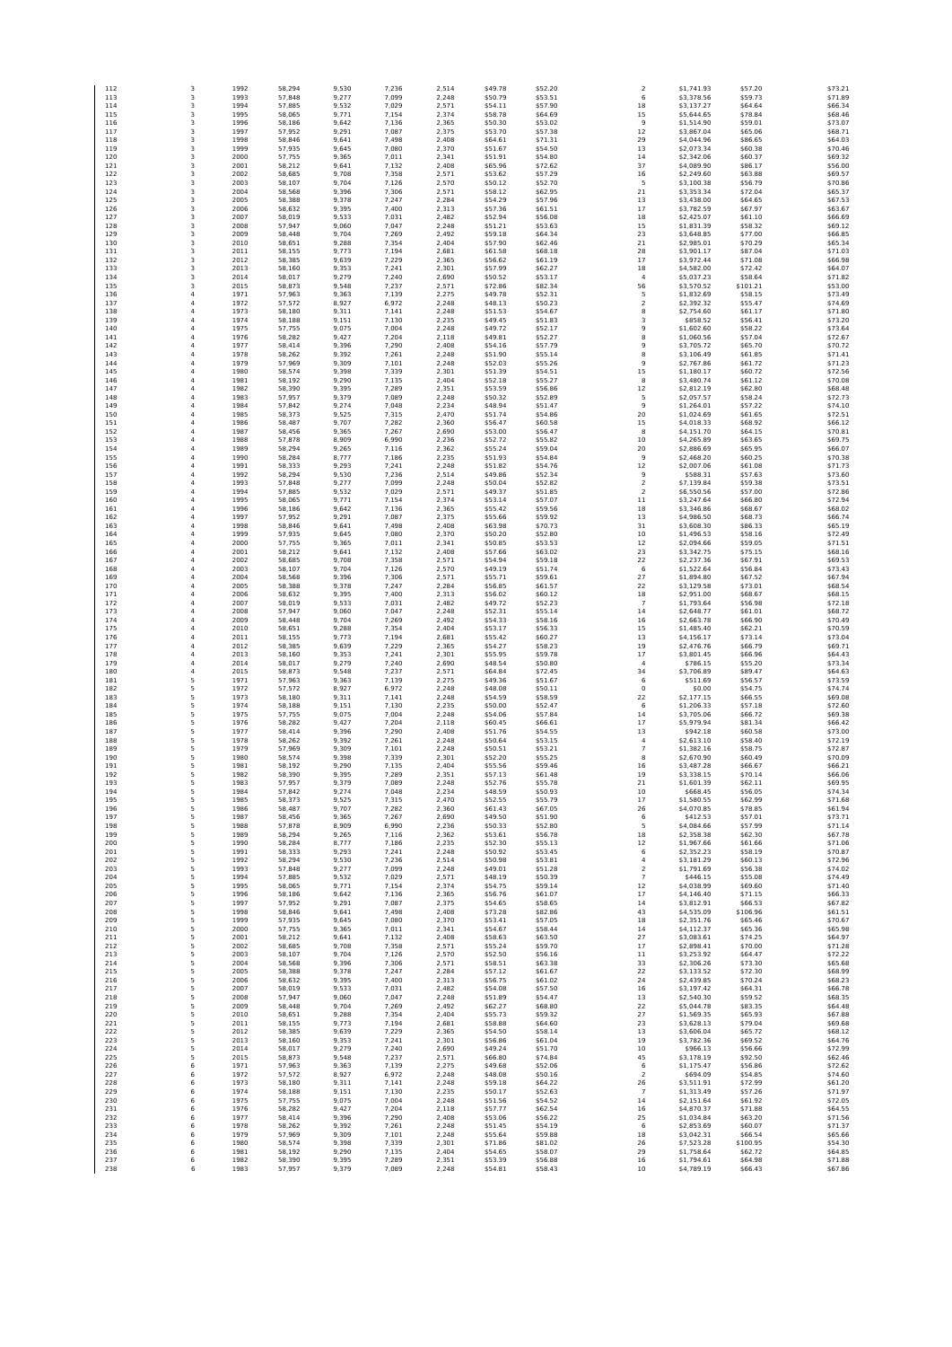| 112 | 3 | 1992 | 58,294 | 9,530 | 7,236 | 2,514 | $49.78 | $52.20 | 2 | $1,741.93 | $57.20 | $73.21 |
| 113 | 3 | 1993 | 57,848 | 9,277 | 7,099 | 2,248 | $50.79 | $53.51 | 6 | $3,378.56 | $59.73 | $71.89 |
| 114 | 3 | 1994 | 57,885 | 9,532 | 7,029 | 2,571 | $54.11 | $57.90 | 18 | $3,137.27 | $64.64 | $66.34 |
| 115 | 3 | 1995 | 58,065 | 9,771 | 7,154 | 2,374 | $58.78 | $64.69 | 15 | $5,644.65 | $78.84 | $68.46 |
| 116 | 3 | 1996 | 58,186 | 9,642 | 7,136 | 2,365 | $50.30 | $53.02 | 9 | $1,514.90 | $59.01 | $73.07 |
| 117 | 3 | 1997 | 57,952 | 9,291 | 7,087 | 2,375 | $53.70 | $57.38 | 12 | $3,867.04 | $65.06 | $68.71 |
| 118 | 3 | 1998 | 58,846 | 9,641 | 7,498 | 2,408 | $64.61 | $71.31 | 29 | $4,044.96 | $86.65 | $64.03 |
| 119 | 3 | 1999 | 57,935 | 9,645 | 7,080 | 2,370 | $51.67 | $54.50 | 13 | $2,073.34 | $60.38 | $70.46 |
| 120 | 3 | 2000 | 57,755 | 9,365 | 7,011 | 2,341 | $51.91 | $54.80 | 14 | $2,342.06 | $60.37 | $69.32 |
| 121 | 3 | 2001 | 58,212 | 9,641 | 7,132 | 2,408 | $65.96 | $72.62 | 37 | $4,089.90 | $86.17 | $56.00 |
| 122 | 3 | 2002 | 58,685 | 9,708 | 7,358 | 2,571 | $53.62 | $57.29 | 16 | $2,249.60 | $63.88 | $69.57 |
| 123 | 3 | 2003 | 58,107 | 9,704 | 7,126 | 2,570 | $50.12 | $52.70 | 5 | $3,100.38 | $56.79 | $70.86 |
| 124 | 3 | 2004 | 58,568 | 9,396 | 7,306 | 2,571 | $58.12 | $62.95 | 21 | $3,353.34 | $72.04 | $65.37 |
| 125 | 3 | 2005 | 58,388 | 9,378 | 7,247 | 2,284 | $54.29 | $57.96 | 13 | $3,438.00 | $64.65 | $67.53 |
| 126 | 3 | 2006 | 58,632 | 9,395 | 7,400 | 2,313 | $57.36 | $61.51 | 17 | $3,782.59 | $67.97 | $63.67 |
| 127 | 3 | 2007 | 58,019 | 9,533 | 7,031 | 2,482 | $52.94 | $56.08 | 18 | $2,425.07 | $61.10 | $66.69 |
| 128 | 3 | 2008 | 57,947 | 9,060 | 7,047 | 2,248 | $51.21 | $53.63 | 15 | $1,831.39 | $58.32 | $69.12 |
| 129 | 3 | 2009 | 58,448 | 9,704 | 7,269 | 2,492 | $59.18 | $64.34 | 23 | $3,648.85 | $77.00 | $66.85 |
| 130 | 3 | 2010 | 58,651 | 9,288 | 7,354 | 2,404 | $57.90 | $62.46 | 21 | $2,985.01 | $70.29 | $65.34 |
| 131 | 3 | 2011 | 58,155 | 9,773 | 7,194 | 2,681 | $61.58 | $68.18 | 28 | $3,901.17 | $87.04 | $71.03 |
| 132 | 3 | 2012 | 58,385 | 9,639 | 7,229 | 2,365 | $56.62 | $61.19 | 17 | $3,972.44 | $71.08 | $66.98 |
| 133 | 3 | 2013 | 58,160 | 9,353 | 7,241 | 2,301 | $57.99 | $62.27 | 18 | $4,582.00 | $72.42 | $64.07 |
| 134 | 3 | 2014 | 58,017 | 9,279 | 7,240 | 2,690 | $50.52 | $53.17 | 4 | $5,037.23 | $58.64 | $71.82 |
| 135 | 3 | 2015 | 58,873 | 9,548 | 7,237 | 2,571 | $72.86 | $82.34 | 56 | $3,570.52 | $101.21 | $53.00 |
| 136 | 4 | 1971 | 57,963 | 9,363 | 7,139 | 2,275 | $49.78 | $52.31 | 5 | $1,832.69 | $58.15 | $73.49 |
| 137 | 4 | 1972 | 57,572 | 8,927 | 6,972 | 2,248 | $48.13 | $50.23 | 2 | $2,392.32 | $55.47 | $74.69 |
| 138 | 4 | 1973 | 58,180 | 9,311 | 7,141 | 2,248 | $51.53 | $54.67 | 8 | $2,754.60 | $61.17 | $71.80 |
| 139 | 4 | 1974 | 58,188 | 9,151 | 7,130 | 2,235 | $49.45 | $51.83 | 3 | $858.52 | $56.41 | $73.20 |
| 140 | 4 | 1975 | 57,755 | 9,075 | 7,004 | 2,248 | $49.72 | $52.17 | 9 | $1,602.60 | $58.22 | $73.64 |
| 141 | 4 | 1976 | 58,282 | 9,427 | 7,204 | 2,118 | $49.81 | $52.27 | 8 | $1,060.56 | $57.04 | $72.67 |
| 142 | 4 | 1977 | 58,414 | 9,396 | 7,290 | 2,408 | $54.16 | $57.79 | 9 | $3,705.72 | $65.70 | $70.72 |
| 143 | 4 | 1978 | 58,262 | 9,392 | 7,261 | 2,248 | $51.90 | $55.14 | 8 | $3,106.49 | $61.85 | $71.41 |
| 144 | 4 | 1979 | 57,969 | 9,309 | 7,101 | 2,248 | $52.03 | $55.26 | 9 | $2,767.86 | $61.72 | $71.23 |
| 145 | 4 | 1980 | 58,574 | 9,398 | 7,339 | 2,301 | $51.39 | $54.51 | 15 | $1,180.17 | $60.72 | $72.56 |
| 146 | 4 | 1981 | 58,192 | 9,290 | 7,135 | 2,404 | $52.18 | $55.27 | 8 | $3,480.74 | $61.12 | $70.08 |
| 147 | 4 | 1982 | 58,390 | 9,395 | 7,289 | 2,351 | $53.59 | $56.86 | 12 | $2,812.19 | $62.80 | $68.48 |
| 148 | 4 | 1983 | 57,957 | 9,379 | 7,089 | 2,248 | $50.32 | $52.89 | 5 | $2,057.57 | $58.24 | $72.73 |
| 149 | 4 | 1984 | 57,842 | 9,274 | 7,048 | 2,234 | $48.94 | $51.47 | 9 | $1,264.01 | $57.22 | $74.10 |
| 150 | 4 | 1985 | 58,373 | 9,525 | 7,315 | 2,470 | $51.74 | $54.86 | 20 | $1,024.69 | $61.65 | $72.51 |
| 151 | 4 | 1986 | 58,487 | 9,707 | 7,282 | 2,360 | $56.47 | $60.58 | 15 | $4,018.33 | $68.92 | $66.12 |
| 152 | 4 | 1987 | 58,456 | 9,365 | 7,267 | 2,690 | $53.00 | $56.47 | 8 | $4,151.70 | $64.15 | $70.81 |
| 153 | 4 | 1988 | 57,878 | 8,909 | 6,990 | 2,236 | $52.72 | $55.82 | 10 | $4,265.89 | $63.65 | $69.75 |
| 154 | 4 | 1989 | 58,294 | 9,265 | 7,116 | 2,362 | $55.24 | $59.04 | 20 | $2,886.69 | $65.95 | $66.07 |
| 155 | 4 | 1990 | 58,284 | 8,777 | 7,186 | 2,235 | $51.93 | $54.84 | 9 | $2,468.20 | $60.25 | $70.38 |
| 156 | 4 | 1991 | 58,333 | 9,293 | 7,241 | 2,248 | $51.82 | $54.76 | 12 | $2,007.06 | $61.08 | $71.73 |
| 157 | 4 | 1992 | 58,294 | 9,530 | 7,236 | 2,514 | $49.86 | $52.34 | 9 | $588.31 | $57.63 | $73.60 |
| 158 | 4 | 1993 | 57,848 | 9,277 | 7,099 | 2,248 | $50.04 | $52.82 | 2 | $7,139.84 | $59.38 | $73.51 |
| 159 | 4 | 1994 | 57,885 | 9,532 | 7,029 | 2,571 | $49.37 | $51.85 | 2 | $6,550.56 | $57.00 | $72.86 |
| 160 | 4 | 1995 | 58,065 | 9,771 | 7,154 | 2,374 | $53.14 | $57.07 | 11 | $3,247.64 | $66.80 | $72.94 |
| 161 | 4 | 1996 | 58,186 | 9,642 | 7,136 | 2,365 | $55.42 | $59.56 | 18 | $3,346.86 | $68.67 | $68.02 |
| 162 | 4 | 1997 | 57,952 | 9,291 | 7,087 | 2,375 | $55.66 | $59.92 | 13 | $4,986.50 | $68.73 | $66.74 |
| 163 | 4 | 1998 | 58,846 | 9,641 | 7,498 | 2,408 | $63.98 | $70.73 | 31 | $3,608.30 | $86.33 | $65.19 |
| 164 | 4 | 1999 | 57,935 | 9,645 | 7,080 | 2,370 | $50.20 | $52.80 | 10 | $1,496.53 | $58.16 | $72.49 |
| 165 | 4 | 2000 | 57,755 | 9,365 | 7,011 | 2,341 | $50.85 | $53.53 | 12 | $2,094.66 | $59.05 | $71.51 |
| 166 | 4 | 2001 | 58,212 | 9,641 | 7,132 | 2,408 | $57.66 | $63.02 | 23 | $3,342.75 | $75.15 | $68.16 |
| 167 | 4 | 2002 | 58,685 | 9,708 | 7,358 | 2,571 | $54.94 | $59.18 | 22 | $2,237.36 | $67.91 | $69.53 |
| 168 | 4 | 2003 | 58,107 | 9,704 | 7,126 | 2,570 | $49.19 | $51.74 | 6 | $1,522.64 | $56.84 | $73.43 |
| 169 | 4 | 2004 | 58,568 | 9,396 | 7,306 | 2,571 | $55.71 | $59.61 | 27 | $1,894.80 | $67.52 | $67.94 |
| 170 | 4 | 2005 | 58,388 | 9,378 | 7,247 | 2,284 | $56.85 | $61.57 | 22 | $3,129.58 | $73.01 | $68.54 |
| 171 | 4 | 2006 | 58,632 | 9,395 | 7,400 | 2,313 | $56.02 | $60.12 | 18 | $2,951.00 | $68.67 | $68.15 |
| 172 | 4 | 2007 | 58,019 | 9,533 | 7,031 | 2,482 | $49.72 | $52.23 | 7 | $1,793.64 | $56.98 | $72.18 |
| 173 | 4 | 2008 | 57,947 | 9,060 | 7,047 | 2,248 | $52.31 | $55.14 | 14 | $2,648.77 | $61.01 | $68.72 |
| 174 | 4 | 2009 | 58,448 | 9,704 | 7,269 | 2,492 | $54.33 | $58.16 | 16 | $2,663.78 | $66.90 | $70.49 |
| 175 | 4 | 2010 | 58,651 | 9,288 | 7,354 | 2,404 | $53.17 | $56.33 | 15 | $1,485.40 | $62.21 | $70.59 |
| 176 | 4 | 2011 | 58,155 | 9,773 | 7,194 | 2,681 | $55.42 | $60.27 | 13 | $4,156.17 | $73.14 | $73.04 |
| 177 | 4 | 2012 | 58,385 | 9,639 | 7,229 | 2,365 | $54.27 | $58.23 | 19 | $2,476.76 | $66.79 | $69.71 |
| 178 | 4 | 2013 | 58,160 | 9,353 | 7,241 | 2,301 | $55.95 | $59.78 | 17 | $3,801.45 | $66.96 | $64.43 |
| 179 | 4 | 2014 | 58,017 | 9,279 | 7,240 | 2,690 | $48.54 | $50.80 | 4 | $786.15 | $55.20 | $73.34 |
| 180 | 4 | 2015 | 58,873 | 9,548 | 7,237 | 2,571 | $64.84 | $72.45 | 34 | $3,706.89 | $89.47 | $64.63 |
| 181 | 5 | 1971 | 57,963 | 9,363 | 7,139 | 2,275 | $49.36 | $51.67 | 6 | $511.69 | $56.57 | $73.59 |
| 182 | 5 | 1972 | 57,572 | 8,927 | 6,972 | 2,248 | $48.08 | $50.11 | 0 | $0.00 | $54.75 | $74.74 |
| 183 | 5 | 1973 | 58,180 | 9,311 | 7,141 | 2,248 | $54.59 | $58.59 | 22 | $2,177.15 | $66.55 | $69.08 |
| 184 | 5 | 1974 | 58,188 | 9,151 | 7,130 | 2,235 | $50.00 | $52.47 | 6 | $1,206.33 | $57.18 | $72.60 |
| 185 | 5 | 1975 | 57,755 | 9,075 | 7,004 | 2,248 | $54.06 | $57.84 | 14 | $3,705.06 | $66.72 | $69.38 |
| 186 | 5 | 1976 | 58,282 | 9,427 | 7,204 | 2,118 | $60.45 | $66.61 | 17 | $5,979.94 | $81.34 | $66.42 |
| 187 | 5 | 1977 | 58,414 | 9,396 | 7,290 | 2,408 | $51.76 | $54.55 | 13 | $942.18 | $60.58 | $73.00 |
| 188 | 5 | 1978 | 58,262 | 9,392 | 7,261 | 2,248 | $50.64 | $53.15 | 4 | $2,613.10 | $58.40 | $72.19 |
| 189 | 5 | 1979 | 57,969 | 9,309 | 7,101 | 2,248 | $50.51 | $53.21 | 7 | $1,382.16 | $58.75 | $72.87 |
| 190 | 5 | 1980 | 58,574 | 9,398 | 7,339 | 2,301 | $52.20 | $55.25 | 8 | $2,670.90 | $60.49 | $70.09 |
| 191 | 5 | 1981 | 58,192 | 9,290 | 7,135 | 2,404 | $55.56 | $59.46 | 16 | $3,487.28 | $66.67 | $66.21 |
| 192 | 5 | 1982 | 58,390 | 9,395 | 7,289 | 2,351 | $57.13 | $61.48 | 19 | $3,338.15 | $70.14 | $66.06 |
| 193 | 5 | 1983 | 57,957 | 9,379 | 7,089 | 2,248 | $52.76 | $55.78 | 21 | $1,601.39 | $62.11 | $69.95 |
| 194 | 5 | 1984 | 57,842 | 9,274 | 7,048 | 2,234 | $48.59 | $50.93 | 10 | $668.45 | $56.05 | $74.34 |
| 195 | 5 | 1985 | 58,373 | 9,525 | 7,315 | 2,470 | $52.55 | $55.79 | 17 | $1,580.55 | $62.99 | $71.68 |
| 196 | 5 | 1986 | 58,487 | 9,707 | 7,282 | 2,360 | $61.43 | $67.05 | 26 | $4,070.85 | $78.85 | $61.94 |
| 197 | 5 | 1987 | 58,456 | 9,365 | 7,267 | 2,690 | $49.50 | $51.90 | 6 | $412.53 | $57.01 | $73.71 |
| 198 | 5 | 1988 | 57,878 | 8,909 | 6,990 | 2,236 | $50.33 | $52.80 | 5 | $4,084.66 | $57.99 | $71.14 |
| 199 | 5 | 1989 | 58,294 | 9,265 | 7,116 | 2,362 | $53.61 | $56.78 | 18 | $2,358.38 | $62.30 | $67.78 |
| 200 | 5 | 1990 | 58,284 | 8,777 | 7,186 | 2,235 | $52.30 | $55.13 | 12 | $1,967.66 | $61.66 | $71.06 |
| 201 | 5 | 1991 | 58,333 | 9,293 | 7,241 | 2,248 | $50.92 | $53.45 | 6 | $2,352.23 | $58.19 | $70.87 |
| 202 | 5 | 1992 | 58,294 | 9,530 | 7,236 | 2,514 | $50.98 | $53.81 | 4 | $3,181.29 | $60.13 | $72.96 |
| 203 | 5 | 1993 | 57,848 | 9,277 | 7,099 | 2,248 | $49.01 | $51.28 | 2 | $1,791.69 | $56.38 | $74.02 |
| 204 | 5 | 1994 | 57,885 | 9,532 | 7,029 | 2,571 | $48.19 | $50.39 | 7 | $446.15 | $55.08 | $74.49 |
| 205 | 5 | 1995 | 58,065 | 9,771 | 7,154 | 2,374 | $54.75 | $59.14 | 12 | $4,038.99 | $69.60 | $71.40 |
| 206 | 5 | 1996 | 58,186 | 9,642 | 7,136 | 2,365 | $56.76 | $61.07 | 17 | $4,146.40 | $71.15 | $66.33 |
| 207 | 5 | 1997 | 57,952 | 9,291 | 7,087 | 2,375 | $54.65 | $58.65 | 14 | $3,812.91 | $66.53 | $67.82 |
| 208 | 5 | 1998 | 58,846 | 9,641 | 7,498 | 2,408 | $73.28 | $82.86 | 43 | $4,535.09 | $106.96 | $61.51 |
| 209 | 5 | 1999 | 57,935 | 9,645 | 7,080 | 2,370 | $53.41 | $57.05 | 18 | $2,351.76 | $65.46 | $70.67 |
| 210 | 5 | 2000 | 57,755 | 9,365 | 7,011 | 2,341 | $54.67 | $58.44 | 14 | $4,112.37 | $65.36 | $65.98 |
| 211 | 5 | 2001 | 58,212 | 9,641 | 7,132 | 2,408 | $58.63 | $63.50 | 27 | $3,083.61 | $74.25 | $64.97 |
| 212 | 5 | 2002 | 58,685 | 9,708 | 7,358 | 2,571 | $55.24 | $59.70 | 17 | $2,898.41 | $70.00 | $71.28 |
| 213 | 5 | 2003 | 58,107 | 9,704 | 7,126 | 2,570 | $52.50 | $56.16 | 11 | $3,253.92 | $64.47 | $72.22 |
| 214 | 5 | 2004 | 58,568 | 9,396 | 7,306 | 2,571 | $58.51 | $63.38 | 33 | $2,306.26 | $73.30 | $65.68 |
| 215 | 5 | 2005 | 58,388 | 9,378 | 7,247 | 2,284 | $57.12 | $61.67 | 22 | $3,133.52 | $72.30 | $68.99 |
| 216 | 5 | 2006 | 58,632 | 9,395 | 7,400 | 2,313 | $56.75 | $61.02 | 24 | $2,439.85 | $70.24 | $68.23 |
| 217 | 5 | 2007 | 58,019 | 9,533 | 7,031 | 2,482 | $54.08 | $57.50 | 16 | $3,197.42 | $64.31 | $66.78 |
| 218 | 5 | 2008 | 57,947 | 9,060 | 7,047 | 2,248 | $51.89 | $54.47 | 13 | $2,540.30 | $59.52 | $68.35 |
| 219 | 5 | 2009 | 58,448 | 9,704 | 7,269 | 2,492 | $62.27 | $68.80 | 22 | $5,044.78 | $83.35 | $64.48 |
| 220 | 5 | 2010 | 58,651 | 9,288 | 7,354 | 2,404 | $55.73 | $59.32 | 27 | $1,569.35 | $65.93 | $67.88 |
| 221 | 5 | 2011 | 58,155 | 9,773 | 7,194 | 2,681 | $58.88 | $64.60 | 23 | $3,628.13 | $79.04 | $69.68 |
| 222 | 5 | 2012 | 58,385 | 9,639 | 7,229 | 2,365 | $54.50 | $58.14 | 13 | $3,606.04 | $65.72 | $68.12 |
| 223 | 5 | 2013 | 58,160 | 9,353 | 7,241 | 2,301 | $56.86 | $61.04 | 19 | $3,782.36 | $69.52 | $64.76 |
| 224 | 5 | 2014 | 58,017 | 9,279 | 7,240 | 2,690 | $49.24 | $51.70 | 10 | $966.13 | $56.66 | $72.99 |
| 225 | 5 | 2015 | 58,873 | 9,548 | 7,237 | 2,571 | $66.80 | $74.84 | 45 | $3,178.19 | $92.50 | $62.46 |
| 226 | 6 | 1971 | 57,963 | 9,363 | 7,139 | 2,275 | $49.68 | $52.06 | 6 | $1,175.47 | $56.86 | $72.62 |
| 227 | 6 | 1972 | 57,572 | 8,927 | 6,972 | 2,248 | $48.08 | $50.16 | 2 | $694.09 | $54.85 | $74.60 |
| 228 | 6 | 1973 | 58,180 | 9,311 | 7,141 | 2,248 | $59.18 | $64.22 | 26 | $3,511.91 | $72.99 | $61.20 |
| 229 | 6 | 1974 | 58,188 | 9,151 | 7,130 | 2,235 | $50.17 | $52.63 | 7 | $1,313.49 | $57.26 | $71.97 |
| 230 | 6 | 1975 | 57,755 | 9,075 | 7,004 | 2,248 | $51.56 | $54.52 | 14 | $2,151.64 | $61.92 | $72.05 |
| 231 | 6 | 1976 | 58,282 | 9,427 | 7,204 | 2,118 | $57.77 | $62.54 | 16 | $4,870.37 | $71.88 | $64.55 |
| 232 | 6 | 1977 | 58,414 | 9,396 | 7,290 | 2,408 | $53.06 | $56.22 | 25 | $1,034.84 | $63.20 | $71.56 |
| 233 | 6 | 1978 | 58,262 | 9,392 | 7,261 | 2,248 | $51.45 | $54.19 | 6 | $2,853.69 | $60.07 | $71.37 |
| 234 | 6 | 1979 | 57,969 | 9,309 | 7,101 | 2,248 | $55.64 | $59.88 | 18 | $3,042.31 | $66.54 | $65.66 |
| 235 | 6 | 1980 | 58,574 | 9,398 | 7,339 | 2,301 | $71.86 | $81.02 | 26 | $7,523.28 | $100.95 | $54.30 |
| 236 | 6 | 1981 | 58,192 | 9,290 | 7,135 | 2,404 | $54.65 | $58.07 | 29 | $1,758.64 | $62.72 | $64.85 |
| 237 | 6 | 1982 | 58,390 | 9,395 | 7,289 | 2,351 | $53.39 | $56.88 | 16 | $1,794.61 | $64.98 | $71.88 |
| 238 | 6 | 1983 | 57,957 | 9,379 | 7,089 | 2,248 | $54.81 | $58.43 | 10 | $4,789.19 | $66.43 | $67.86 |